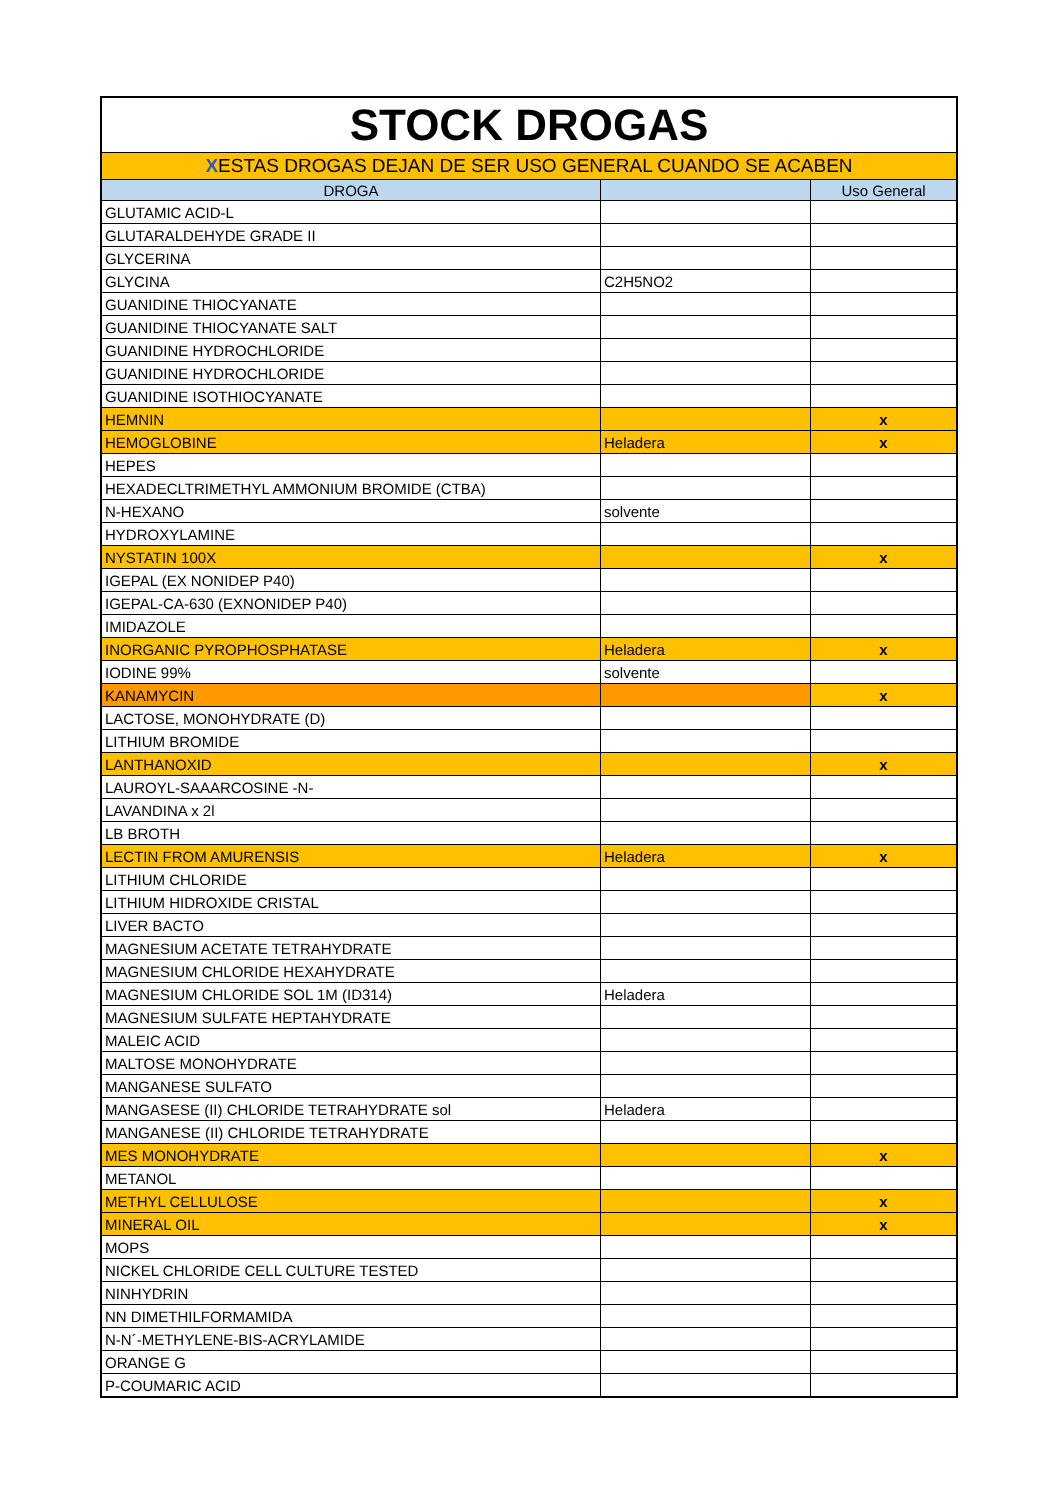| STOCK DROGAS | | |
| X ESTAS DROGAS DEJAN DE SER USO GENERAL CUANDO SE ACABEN | | |
| DROGA | | Uso General |
| GLUTAMIC ACID-L | | |
| GLUTARALDEHYDE GRADE II | | |
| GLYCERINA | | |
| GLYCINA | C2H5NO2 | |
| GUANIDINE THIOCYANATE | | |
| GUANIDINE THIOCYANATE SALT | | |
| GUANIDINE HYDROCHLORIDE | | |
| GUANIDINE HYDROCHLORIDE | | |
| GUANIDINE ISOTHIOCYANATE | | |
| HEMNIN | | x |
| HEMOGLOBINE | Heladera | x |
| HEPES | | |
| HEXADECLTRIMETHYL AMMONIUM BROMIDE (CTBA) | | |
| N-HEXANO | solvente | |
| HYDROXYLAMINE | | |
| NYSTATIN 100X | | x |
| IGEPAL (EX NONIDEP P40) | | |
| IGEPAL-CA-630 (EXNONIDEP P40) | | |
| IMIDAZOLE | | |
| INORGANIC PYROPHOSPHATASE | Heladera | x |
| IODINE 99% | solvente | |
| KANAMYCIN | | x |
| LACTOSE, MONOHYDRATE (D) | | |
| LITHIUM BROMIDE | | |
| LANTHANOXID | | x |
| LAUROYL-SAAARCOSINE -N- | | |
| LAVANDINA x 2l | | |
| LB BROTH | | |
| LECTIN FROM AMURENSIS | Heladera | x |
| LITHIUM CHLORIDE | | |
| LITHIUM HIDROXIDE CRISTAL | | |
| LIVER BACTO | | |
| MAGNESIUM ACETATE TETRAHYDRATE | | |
| MAGNESIUM CHLORIDE HEXAHYDRATE | | |
| MAGNESIUM CHLORIDE SOL 1M (ID314) | Heladera | |
| MAGNESIUM SULFATE HEPTAHYDRATE | | |
| MALEIC ACID | | |
| MALTOSE MONOHYDRATE | | |
| MANGANESE SULFATO | | |
| MANGASESE (II) CHLORIDE TETRAHYDRATE sol | Heladera | |
| MANGANESE (II) CHLORIDE TETRAHYDRATE | | |
| MES MONOHYDRATE | | x |
| METANOL | | |
| METHYL CELLULOSE | | x |
| MINERAL OIL | | x |
| MOPS | | |
| NICKEL CHLORIDE CELL CULTURE TESTED | | |
| NINHYDRIN | | |
| NN DIMETHILFORMAMIDA | | |
| N-N´-METHYLENE-BIS-ACRYLAMIDE | | |
| ORANGE G | | |
| P-COUMARIC ACID | | |